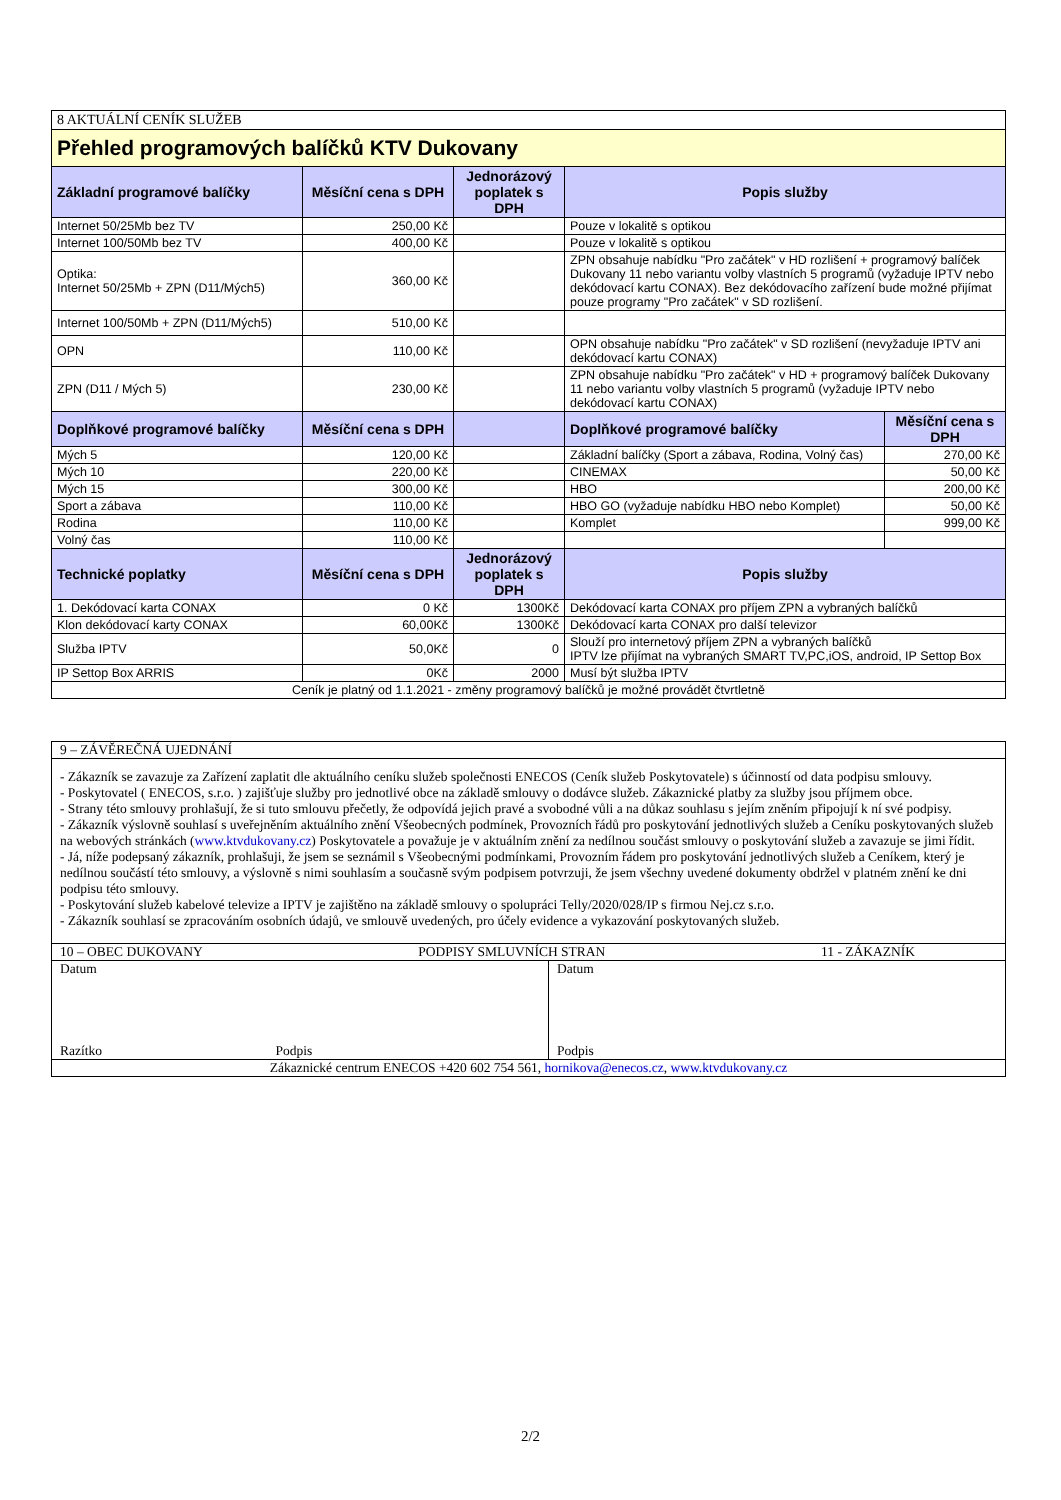| 8 AKTUÁLNÍ CENÍK SLUŽEB | | | | |
| Přehled programových balíčků KTV Dukovany | | | | |
| Základní programové balíčky | Měsíční cena s DPH | Jednorázový poplatek s DPH | Popis služby | |
| Internet 50/25Mb bez TV | 250,00 Kč | | Pouze v lokalitě s optikou | |
| Internet 100/50Mb bez TV | 400,00 Kč | | Pouze v lokalitě s optikou | |
| Optika: Internet 50/25Mb + ZPN (D11/Mých5) | 360,00 Kč | | ZPN obsahuje nabídku "Pro začátek" v HD rozlišení + programový balíček Dukovany 11 nebo variantu volby vlastních 5 programů (vyžaduje IPTV nebo dekódovací kartu CONAX). Bez dekódovacího zařízení bude možné přijímat pouze programy "Pro začátek" v SD rozlišení. | |
| Internet 100/50Mb + ZPN (D11/Mých5) | 510,00 Kč | | | |
| OPN | 110,00 Kč | | OPN obsahuje nabídku "Pro začátek" v SD rozlišení (nevyžaduje IPTV ani dekódovací kartu CONAX) | |
| ZPN (D11 / Mých 5) | 230,00 Kč | | ZPN obsahuje nabídku "Pro začátek" v HD + programový balíček Dukovany 11 nebo variantu volby vlastních 5 programů (vyžaduje IPTV nebo dekódovací kartu CONAX) | |
| Doplňkové programové balíčky | Měsíční cena s DPH | | Doplňkové programové balíčky | Měsíční cena s DPH |
| Mých 5 | 120,00 Kč | | Základní balíčky (Sport a zábava, Rodina, Volný čas) | 270,00 Kč |
| Mých 10 | 220,00 Kč | | CINEMAX | 50,00 Kč |
| Mých 15 | 300,00 Kč | | HBO | 200,00 Kč |
| Sport a zábava | 110,00 Kč | | HBO GO (vyžaduje nabídku HBO nebo Komplet) | 50,00 Kč |
| Rodina | 110,00 Kč | | Komplet | 999,00 Kč |
| Volný čas | 110,00 Kč | | | |
| Technické poplatky | Měsíční cena s DPH | Jednorázový poplatek s DPH | Popis služby | |
| 1. Dekódovací karta CONAX | 0 Kč | 1300Kč | Dekódovací karta CONAX pro příjem ZPN a vybraných balíčků | |
| Klon dekódovací karty CONAX | 60,00Kč | 1300Kč | Dekódovací karta CONAX pro další televizor | |
| Služba IPTV | 50,0Kč | 0 | Slouží pro internetový příjem ZPN a vybraných balíčků IPTV lze přijímat na vybraných SMART TV,PC,iOS, android, IP Settop Box | |
| IP Settop Box ARRIS | 0Kč | 2000 | Musí být služba IPTV | |
| Ceník je platný od 1.1.2021 - změny programový balíčků je možné provádět čtvrtletně | | | | |
9 – ZÁVĚREČNÁ UJEDNÁNÍ
- Zákazník se zavazuje za Zařízení zaplatit dle aktuálního ceníku služeb společnosti ENECOS (Ceník služeb Poskytovatele) s účinností od data podpisu smlouvy.
- Poskytovatel ( ENECOS, s.r.o. ) zajišťuje služby pro jednotlivé obce na základě smlouvy o dodávce služeb. Zákaznické platby za služby jsou příjmem obce.
- Strany této smlouvy prohlašují, že si tuto smlouvu přečetly, že odpovídá jejich pravé a svobodné vůli a na důkaz souhlasu s jejím zněním připojují k ní své podpisy.
- Zákazník výslovně souhlasí s uveřejněním aktuálního znění Všeobecných podmínek, Provozních řádů pro poskytování jednotlivých služeb a Ceníku poskytovaných služeb na webových stránkách (www.ktvdukovany.cz) Poskytovatele a považuje je v aktuálním znění za nedílnou součást smlouvy o poskytování služeb a zavazuje se jimi řídit.
- Já, níže podepsaný zákazník, prohlašuji, že jsem se seznámil s Všeobecnými podmínkami, Provozním řádem pro poskytování jednotlivých služeb a Ceníkem, který je nedílnou součástí této smlouvy, a výslovně s nimi souhlasím a současně svým podpisem potvrzuji, že jsem všechny uvedené dokumenty obdržel v platném znění ke dni podpisu této smlouvy.
- Poskytování služeb kabelové televize a IPTV je zajištěno na základě smlouvy o spolupráci Telly/2020/028/IP s firmou Nej.cz s.r.o.
- Zákazník souhlasí se zpracováním osobních údajů, ve smlouvě uvedených, pro účely evidence a vykazování poskytovaných služeb.
10 – OBEC DUKOVANY PODPISY SMLUVNÍCH STRAN 11 - ZÁKAZNÍK
Datum
Razítko Podpis
Datum
Podpis
Zákaznické centrum ENECOS +420 602 754 561, hornikova@enecos.cz, www.ktvdukovany.cz
2/2